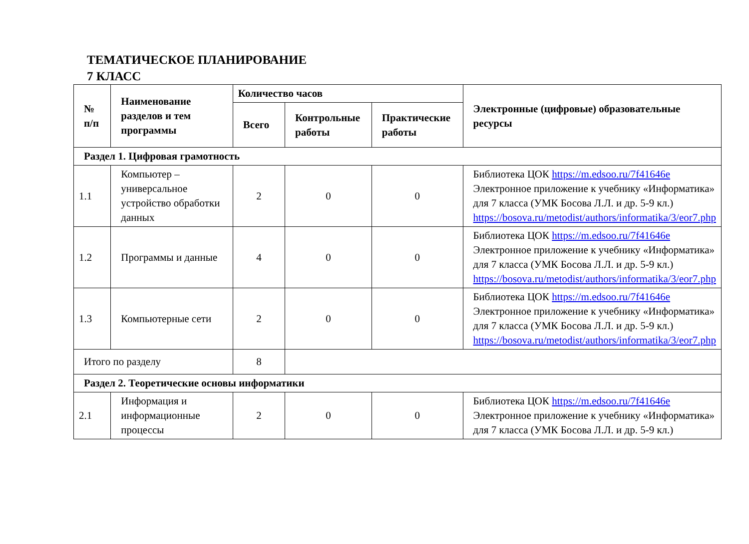ТЕМАТИЧЕСКОЕ ПЛАНИРОВАНИЕ
7 КЛАСС
| № п/п | Наименование разделов и тем программы | Количество часов | | | Электронные (цифровые) образовательные ресурсы |
| --- | --- | --- | --- | --- | --- |
| | | Всего | Контрольные работы | Практические работы | |
| Раздел 1. Цифровая грамотность | | | | | |
| 1.1 | Компьютер – универсальное устройство обработки данных | 2 | 0 | 0 | Библиотека ЦОК https://m.edsoo.ru/7f41646e Электронное приложение к учебнику «Информатика» для 7 класса (УМК Босова Л.Л. и др. 5-9 кл.) https://bosova.ru/metodist/authors/informatika/3/eor7.php |
| 1.2 | Программы и данные | 4 | 0 | 0 | Библиотека ЦОК https://m.edsoo.ru/7f41646e Электронное приложение к учебнику «Информатика» для 7 класса (УМК Босова Л.Л. и др. 5-9 кл.) https://bosova.ru/metodist/authors/informatika/3/eor7.php |
| 1.3 | Компьютерные сети | 2 | 0 | 0 | Библиотека ЦОК https://m.edsoo.ru/7f41646e Электронное приложение к учебнику «Информатика» для 7 класса (УМК Босова Л.Л. и др. 5-9 кл.) https://bosova.ru/metodist/authors/informatika/3/eor7.php |
| Итого по разделу | | 8 | | | |
| Раздел 2. Теоретические основы информатики | | | | | |
| 2.1 | Информация и информационные процессы | 2 | 0 | 0 | Библиотека ЦОК https://m.edsoo.ru/7f41646e Электронное приложение к учебнику «Информатика» для 7 класса (УМК Босова Л.Л. и др. 5-9 кл.) |